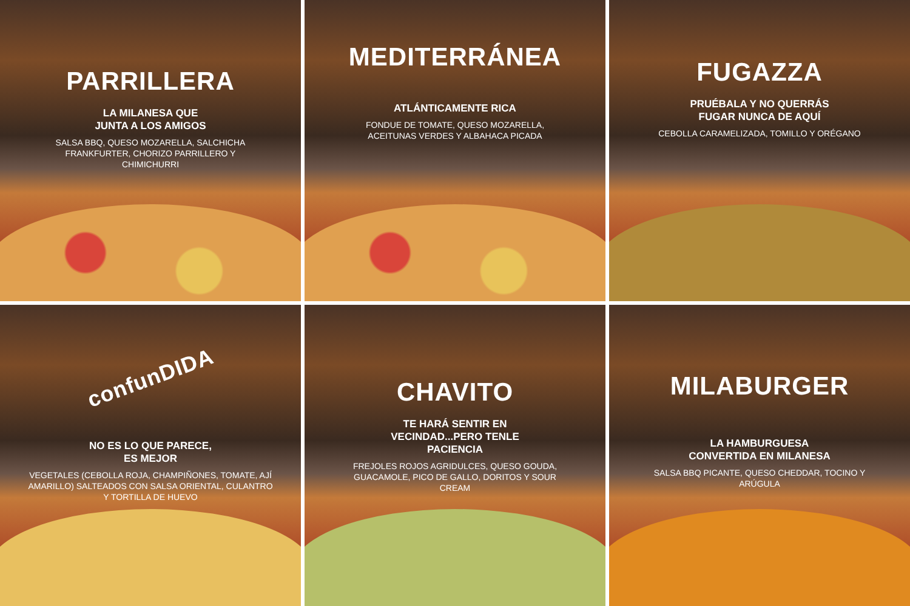PARRILLERA
LA MILANESA QUE
JUNTA A LOS AMIGOS
SALSA BBQ, QUESO MOZARELLA, SALCHICHA FRANKFURTER, CHORIZO PARRILLERO Y CHIMICHURRI
MEDITERRÁNEA
ATLÁNTICAMENTE RICA
FONDUE DE TOMATE, QUESO MOZARELLA, ACEITUNAS VERDES Y ALBAHACA PICADA
FUGAZZA
PRUÉBALA Y NO QUERRÁS
FUGAR NUNCA DE AQUÍ
CEBOLLA CARAMELIZADA, TOMILLO Y ORÉGANO
confunDIDA
NO ES LO QUE PARECE,
ES MEJOR
VEGETALES (CEBOLLA ROJA, CHAMPIÑONES, TOMATE, AJÍ AMARILLO) SALTEADOS CON SALSA ORIENTAL, CULANTRO Y TORTILLA DE HUEVO
CHAVITO
TE HARÁ SENTIR EN
VECINDAD...PERO TENLE
PACIENCIA
FREJOLES ROJOS AGRIDULCES, QUESO GOUDA, GUACAMOLE, PICO DE GALLO, DORITOS Y SOUR CREAM
MILABURGER
LA HAMBURGUESA
CONVERTIDA EN MILANESA
SALSA BBQ PICANTE, QUESO CHEDDAR, TOCINO Y ARÚGULA